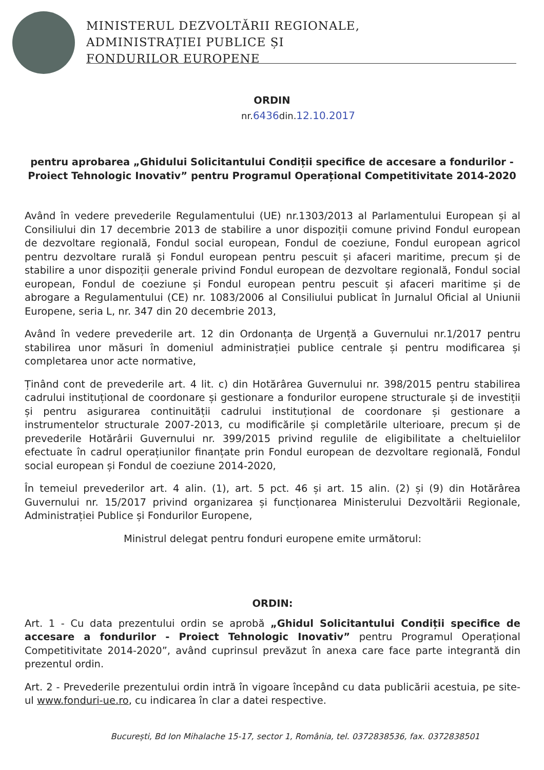MINISTERUL DEZVOLTĂRII REGIONALE,
ADMINISTRAȚIEI PUBLICE ȘI
FONDURILOR EUROPENE
ORDIN
nr.6436din.12.10.2017
pentru aprobarea „Ghidului Solicitantului Condiții specifice de accesare a fondurilor - Proiect Tehnologic Inovativ” pentru Programul Operațional Competitivitate 2014-2020
Având în vedere prevederile Regulamentului (UE) nr.1303/2013 al Parlamentului European și al Consiliului din 17 decembrie 2013 de stabilire a unor dispoziții comune privind Fondul european de dezvoltare regională, Fondul social european, Fondul de coeziune, Fondul european agricol pentru dezvoltare rurală și Fondul european pentru pescuit și afaceri maritime, precum și de stabilire a unor dispoziții generale privind Fondul european de dezvoltare regională, Fondul social european, Fondul de coeziune și Fondul european pentru pescuit și afaceri maritime și de abrogare a Regulamentului (CE) nr. 1083/2006 al Consiliului publicat în Jurnalul Oficial al Uniunii Europene, seria L, nr. 347 din 20 decembrie 2013,
Având în vedere prevederile art. 12 din Ordonanța de Urgență a Guvernului nr.1/2017 pentru stabilirea unor măsuri în domeniul administrației publice centrale și pentru modificarea și completarea unor acte normative,
Ținând cont de prevederile art. 4 lit. c) din Hotărârea Guvernului nr. 398/2015 pentru stabilirea cadrului instituțional de coordonare și gestionare a fondurilor europene structurale și de investiții și pentru asigurarea continuității cadrului instituțional de coordonare și gestionare a instrumentelor structurale 2007-2013, cu modificările și completările ulterioare, precum și de prevederile Hotărârii Guvernului nr. 399/2015 privind regulile de eligibilitate a cheltuielilor efectuate în cadrul operațiunilor finanțate prin Fondul european de dezvoltare regională, Fondul social european și Fondul de coeziune 2014-2020,
În temeiul prevederilor art. 4 alin. (1), art. 5 pct. 46 și art. 15 alin. (2) și (9) din Hotărârea Guvernului nr. 15/2017 privind organizarea și funcționarea Ministerului Dezvoltării Regionale, Administrației Publice și Fondurilor Europene,
Ministrul delegat pentru fonduri europene emite următorul:
ORDIN:
Art. 1 - Cu data prezentului ordin se aprobă „Ghidul Solicitantului Condiții specifice de accesare a fondurilor - Proiect Tehnologic Inovativ” pentru Programul Operațional Competitivitate 2014-2020”, având cuprinsul prevăzut în anexa care face parte integrantă din prezentul ordin.
Art. 2 - Prevederile prezentului ordin intră în vigoare începând cu data publicării acestuia, pe site-ul www.fonduri-ue.ro, cu indicarea în clar a datei respective.
București, Bd Ion Mihalache 15-17, sector 1, România, tel. 0372838536, fax. 0372838501